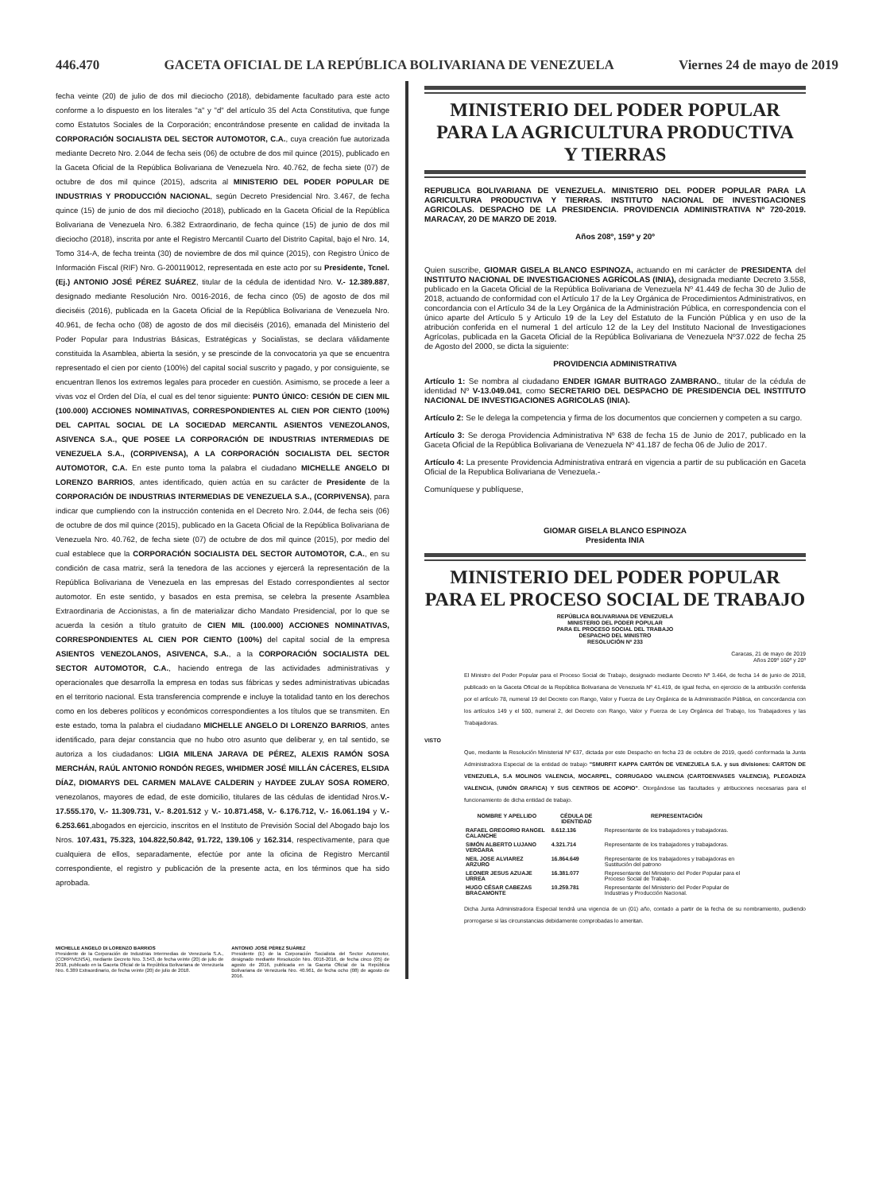446.470 GACETA OFICIAL DE LA REPÚBLICA BOLIVARIANA DE VENEZUELA Viernes 24 de mayo de 2019
fecha veinte (20) de julio de dos mil dieciocho (2018), debidamente facultado para este acto conforme a lo dispuesto en los literales "a" y "d" del artículo 35 del Acta Constitutiva, que funge como Estatutos Sociales de la Corporación; encontrándose presente en calidad de invitada la CORPORACIÓN SOCIALISTA DEL SECTOR AUTOMOTOR, C.A., cuya creación fue autorizada mediante Decreto Nro. 2.044 de fecha seis (06) de octubre de dos mil quince (2015), publicado en la Gaceta Oficial de la República Bolivariana de Venezuela Nro. 40.762, de fecha siete (07) de octubre de dos mil quince (2015), adscrita al MINISTERIO DEL PODER POPULAR DE INDUSTRIAS Y PRODUCCIÓN NACIONAL, según Decreto Presidencial Nro. 3.467, de fecha quince (15) de junio de dos mil dieciocho (2018), publicado en la Gaceta Oficial de la República Bolivariana de Venezuela Nro. 6.382 Extraordinario, de fecha quince (15) de junio de dos mil dieciocho (2018), inscrita por ante el Registro Mercantil Cuarto del Distrito Capital, bajo el Nro. 14, Tomo 314-A, de fecha treinta (30) de noviembre de dos mil quince (2015), con Registro Único de Información Fiscal (RIF) Nro. G-200119012, representada en este acto por su Presidente, Tcnel. (Ej.) ANTONIO JOSÉ PÉREZ SUÁREZ, titular de la cédula de identidad Nro. V.- 12.389.887, designado mediante Resolución Nro. 0016-2016, de fecha cinco (05) de agosto de dos mil dieciséis (2016), publicada en la Gaceta Oficial de la República Bolivariana de Venezuela Nro. 40.961, de fecha ocho (08) de agosto de dos mil dieciséis (2016), emanada del Ministerio del Poder Popular para Industrias Básicas, Estratégicas y Socialistas, se declara válidamente constituida la Asamblea, abierta la sesión, y se prescinde de la convocatoria ya que se encuentra representado el cien por ciento (100%) del capital social suscrito y pagado, y por consiguiente, se encuentran llenos los extremos legales para proceder en cuestión. Asimismo, se procede a leer a vivas voz el Orden del Día, el cual es del tenor siguiente: PUNTO ÚNICO: CESIÓN DE CIEN MIL (100.000) ACCIONES NOMINATIVAS, CORRESPONDIENTES AL CIEN POR CIENTO (100%) DEL CAPITAL SOCIAL DE LA SOCIEDAD MERCANTIL ASIENTOS VENEZOLANOS, ASIVENCA S.A., QUE POSEE LA CORPORACIÓN DE INDUSTRIAS INTERMEDIAS DE VENEZUELA S.A., (CORPIVENSA), A LA CORPORACIÓN SOCIALISTA DEL SECTOR AUTOMOTOR, C.A. En este punto toma la palabra el ciudadano MICHELLE ANGELO DI LORENZO BARRIOS, antes identificado, quien actúa en su carácter de Presidente de la CORPORACIÓN DE INDUSTRIAS INTERMEDIAS DE VENEZUELA S.A., (CORPIVENSA), para indicar que cumpliendo con la instrucción contenida en el Decreto Nro. 2.044, de fecha seis (06) de octubre de dos mil quince (2015), publicado en la Gaceta Oficial de la República Bolivariana de Venezuela Nro. 40.762, de fecha siete (07) de octubre de dos mil quince (2015), por medio del cual establece que la CORPORACIÓN SOCIALISTA DEL SECTOR AUTOMOTOR, C.A., en su condición de casa matriz, será la tenedora de las acciones y ejercerá la representación de la República Bolivariana de Venezuela en las empresas del Estado correspondientes al sector automotor. En este sentido, y basados en esta premisa, se celebra la presente Asamblea Extraordinaria de Accionistas, a fin de materializar dicho Mandato Presidencial, por lo que se acuerda la cesión a título gratuito de CIEN MIL (100.000) ACCIONES NOMINATIVAS, CORRESPONDIENTES AL CIEN POR CIENTO (100%) del capital social de la empresa ASIENTOS VENEZOLANOS, ASIVENCA, S.A., a la CORPORACIÓN SOCIALISTA DEL SECTOR AUTOMOTOR, C.A., haciendo entrega de las actividades administrativas y operacionales que desarrolla la empresa en todas sus fábricas y sedes administrativas ubicadas en el territorio nacional. Esta transferencia comprende e incluye la totalidad tanto en los derechos como en los deberes políticos y económicos correspondientes a los títulos que se transmiten. En este estado, toma la palabra el ciudadano MICHELLE ANGELO DI LORENZO BARRIOS, antes identificado, para dejar constancia que no hubo otro asunto que deliberar y, en tal sentido, se autoriza a los ciudadanos: LIGIA MILENA JARAVA DE PÉREZ, ALEXIS RAMÓN SOSA MERCHÁN, RAÚL ANTONIO RONDÓN REGES, WHIDMER JOSÉ MILLÁN CÁCERES, ELSIDA DÍAZ, DIOMARYS DEL CARMEN MALAVE CALDERIN y HAYDEE ZULAY SOSA ROMERO, venezolanos, mayores de edad, de este domicilio, titulares de las cédulas de identidad Nros.V.- 17.555.170, V.- 11.309.731, V.- 8.201.512 y V.- 10.871.458, V.- 6.176.712, V.- 16.061.194 y V.- 6.253.661,abogados en ejercicio, inscritos en el Instituto de Previsión Social del Abogado bajo los Nros. 107.431, 75.323, 104.822,50.842, 91.722, 139.106 y 162.314, respectivamente, para que cualquiera de ellos, separadamente, efectúe por ante la oficina de Registro Mercantil correspondiente, el registro y publicación de la presente acta, en los términos que ha sido aprobada.
MICHELLE ANGELO DI LORENZO BARRIOS
Presidente de la Corporación de Industrias Intermedias de Venezuela S.A., (CORPIVENSA), mediante Decreto Nro. 3.543, de fecha veinte (20) de julio de 2018, publicado en la Gaceta Oficial de la República Bolivariana de Venezuela Nro. 6.389 Extraordinario, de fecha veinte (20) de julio de 2018.
ANTONIO JOSÉ PÉREZ SUÁREZ
Presidente (E) de la Corporación Socialista del Sector Automotor, designado mediante Resolución Nro. 0016-2016, de fecha cinco (05) de agosto de 2016, publicada en la Gaceta Oficial de la República Bolivariana de Venezuela Nro. 40.961, de fecha ocho (08) de agosto de 2016.
MINISTERIO DEL PODER POPULAR
PARA LA AGRICULTURA PRODUCTIVA
Y TIERRAS
REPUBLICA BOLIVARIANA DE VENEZUELA. MINISTERIO DEL PODER POPULAR PARA LA AGRICULTURA PRODUCTIVA Y TIERRAS. INSTITUTO NACIONAL DE INVESTIGACIONES AGRICOLAS. DESPACHO DE LA PRESIDENCIA. PROVIDENCIA ADMINISTRATIVA Nº 720-2019. MARACAY, 20 DE MARZO DE 2019.
Años 208º, 159º y 20º
Quien suscribe, GIOMAR GISELA BLANCO ESPINOZA, actuando en mi carácter de PRESIDENTA del INSTITUTO NACIONAL DE INVESTIGACIONES AGRÍCOLAS (INIA), designada mediante Decreto 3.558, publicado en la Gaceta Oficial de la República Bolivariana de Venezuela Nº 41.449 de fecha 30 de Julio de 2018, actuando de conformidad con el Artículo 17 de la Ley Orgánica de Procedimientos Administrativos, en concordancia con el Artículo 34 de la Ley Orgánica de la Administración Pública, en correspondencia con el único aparte del Artículo 5 y Articulo 19 de la Ley del Estatuto de la Función Pública y en uso de la atribución conferida en el numeral 1 del artículo 12 de la Ley del Instituto Nacional de Investigaciones Agrícolas, publicada en la Gaceta Oficial de la República Bolivariana de Venezuela Nº37.022 de fecha 25 de Agosto del 2000, se dicta la siguiente:
PROVIDENCIA ADMINISTRATIVA
Artículo 1: Se nombra al ciudadano ENDER IGMAR BUITRAGO ZAMBRANO., titular de la cédula de identidad Nº V-13.049.041, como SECRETARIO DEL DESPACHO DE PRESIDENCIA DEL INSTITUTO NACIONAL DE INVESTIGACIONES AGRICOLAS (INIA).
Artículo 2: Se le delega la competencia y firma de los documentos que conciernen y competen a su cargo.
Artículo 3: Se deroga Providencia Administrativa Nº 638 de fecha 15 de Junio de 2017, publicado en la Gaceta Oficial de la República Bolivariana de Venezuela Nº 41.187 de fecha 06 de Julio de 2017.
Artículo 4: La presente Providencia Administrativa entrará en vigencia a partir de su publicación en Gaceta Oficial de la Republica Bolivariana de Venezuela.-
Comuníquese y publíquese,
GIOMAR GISELA BLANCO ESPINOZA
Presidenta INIA
MINISTERIO DEL PODER POPULAR
PARA EL PROCESO SOCIAL DE TRABAJO
REPÚBLICA BOLIVARIANA DE VENEZUELA
MINISTERIO DEL PODER POPULAR
PARA EL PROCESO SOCIAL DEL TRABAJO
DESPACHO DEL MINISTRO
RESOLUCIÓN Nº 233
Caracas, 21 de mayo de 2019
Años 209º 160º y 20º
El Ministro del Poder Popular para el Proceso Social de Trabajo, designado mediante Decreto Nº 3.464, de fecha 14 de junio de 2018, publicado en la Gaceta Oficial de la República Bolivariana de Venezuela Nº 41.419, de igual fecha, en ejercicio de la atribución conferida por el artículo 78, numeral 19 del Decreto con Rango, Valor y Fuerza de Ley Orgánica de la Administración Pública, en concordancia con los artículos 149 y el 500, numeral 2, del Decreto con Rango, Valor y Fuerza de Ley Orgánica del Trabajo, los Trabajadores y las Trabajadoras.
VISTO
Que, mediante la Resolución Ministerial Nº 637, dictada por este Despacho en fecha 23 de octubre de 2019, quedó conformada la Junta Administradora Especial de la entidad de trabajo "SMURFIT KAPPA CARTÓN DE VENEZUELA S.A. y sus divisiones: CARTON DE VENEZUELA, S.A MOLINOS VALENCIA, MOCARPEL, CORRUGADO VALENCIA (CARTOENVASES VALENCIA), PLEGADIZA VALENCIA, (UNIÓN GRAFICA) Y SUS CENTROS DE ACOPIO". Otorgándose las facultades y atribuciones necesarias para el funcionamiento de dicha entidad de trabajo.
| NOMBRE Y APELLIDO | CÉDULA DE IDENTIDAD | REPRESENTACIÓN |
| --- | --- | --- |
| RAFAEL GREGORIO RANGEL CALANCHE | 8.612.136 | Representante de los trabajadores y trabajadoras. |
| SIMÓN ALBERTO LUJANO VERGARA | 4.321.714 | Representante de los trabajadores y trabajadoras. |
| NEIL JOSE ALVIAREZ ARZURO | 16.864.649 | Representante de los trabajadores y trabajadoras en Sustitución del patrono |
| LEONER JESUS AZUAJE URREA | 16.381.077 | Representante del Ministerio del Poder Popular para el Proceso Social de Trabajo. |
| HUGO CÉSAR CABEZAS BRACAMONTE | 10.259.781 | Representante del Ministerio del Poder Popular de Industrias y Producción Nacional. |
Dicha Junta Administradora Especial tendrá una vigencia de un (01) año, contado a partir de la fecha de su nombramiento, pudiendo prorrogarse si las circunstancias debidamente comprobadas lo ameritan.